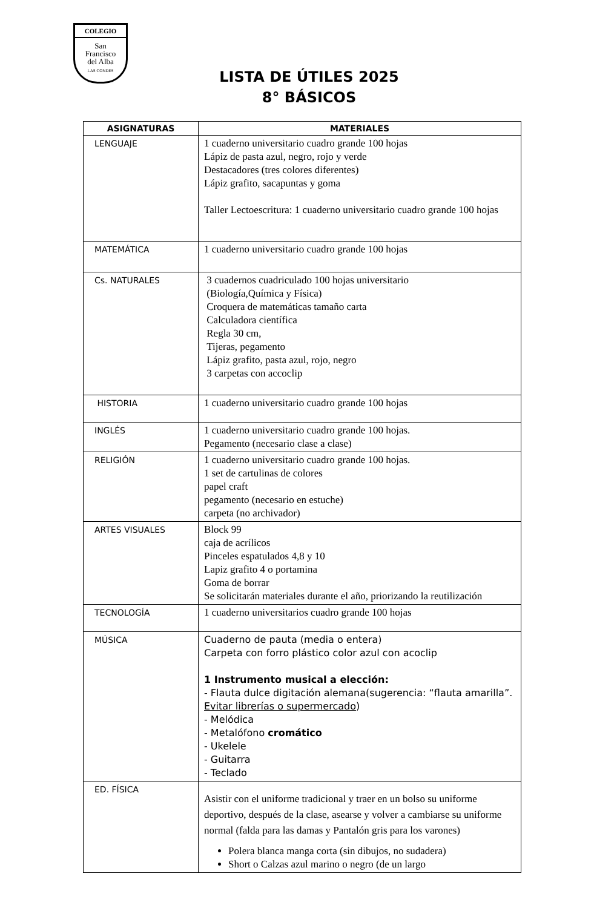COLEGIO
San
Francisco
del Alba
LAS CONDES
LISTA DE ÚTILES 2025
8° BÁSICOS
| ASIGNATURAS | MATERIALES |
| --- | --- |
| LENGUAJE | 1 cuaderno universitario cuadro grande 100 hojas Lápiz de pasta azul, negro, rojo y verde Destacadores (tres colores diferentes) Lápiz grafito, sacapuntas y goma Taller Lectoescritura: 1 cuaderno universitario cuadro grande 100 hojas |
| MATEMÁTICA | 1 cuaderno universitario cuadro grande 100 hojas |
| Cs. NATURALES | 3 cuadernos cuadriculado 100 hojas universitario (Biología,Química y Física) Croquera de matemáticas tamaño carta Calculadora científica Regla 30 cm, Tijeras, pegamento Lápiz grafito, pasta azul, rojo, negro 3 carpetas con accoclip |
| HISTORIA | 1 cuaderno universitario cuadro grande 100 hojas |
| INGLÉS | 1 cuaderno universitario cuadro grande 100 hojas. Pegamento (necesario clase a clase) |
| RELIGIÓN | 1 cuaderno universitario cuadro grande 100 hojas. 1 set de cartulinas de colores papel craft pegamento (necesario en estuche) carpeta (no archivador) |
| ARTES VISUALES | Block 99 caja de acrílicos Pinceles espatulados 4,8 y 10 Lapiz grafito 4 o portamina Goma de borrar Se solicitarán materiales durante el año, priorizando la reutilización |
| TECNOLOGÍA | 1 cuaderno universitarios cuadro grande 100 hojas |
| MÚSICA | Cuaderno de pauta (media o entera) Carpeta con forro plástico color azul con acoclip 1 Instrumento musical a elección: - Flauta dulce digitación alemana(sugerencia: “flauta amarilla”. Evitar librerías o supermercado ) - Melódica - Metalófono cromático - Ukelele - Guitarra - Teclado |
| ED. FÍSICA | Asistir con el uniforme tradicional y traer en un bolso su uniforme deportivo, después de la clase, asearse y volver a cambiarse su uniforme normal (falda para las damas y Pantalón gris para los varones) Polera blanca manga corta (sin dibujos, no sudadera) Short o Calzas azul marino o negro (de un largo |